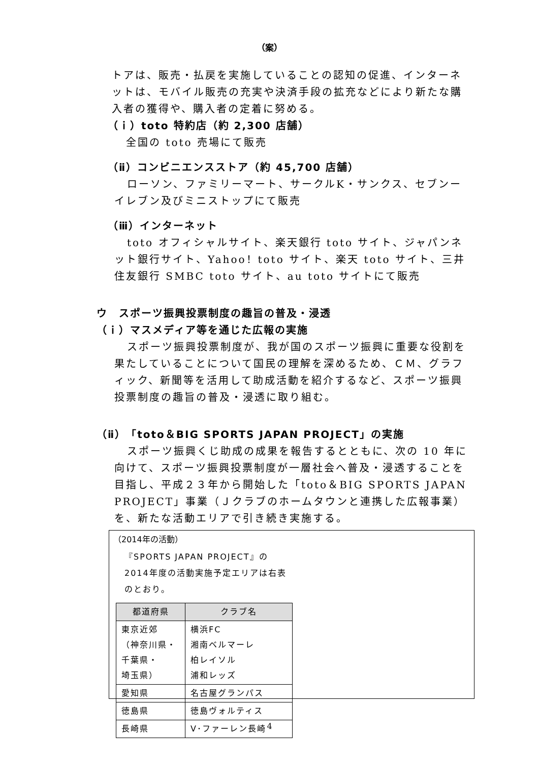（案）
トアは、販売・払戻を実施していることの認知の促進、インターネットは、モバイル販売の充実や決済手段の拡充などにより新たな購入者の獲得や、購入者の定着に努める。
（ｉ）toto 特約店（約 2,300 店舗）
全国の toto 売場にて販売
（ⅱ）コンビニエンスストア（約 45,700 店舗）
ローソン、ファミリーマート、サークルK・サンクス、セブンーイレブン及びミニストップにて販売
（ⅲ）インターネット
toto オフィシャルサイト、楽天銀行 toto サイト、ジャパンネット銀行サイト、Yahoo！toto サイト、楽天 toto サイト、三井住友銀行 SMBC toto サイト、au toto サイトにて販売
ウ　スポーツ振興投票制度の趣旨の普及・浸透
（ｉ）マスメディア等を通じた広報の実施
スポーツ振興投票制度が、我が国のスポーツ振興に重要な役割を果たしていることについて国民の理解を深めるため、ＣＭ、グラフィック、新聞等を活用して助成活動を紹介するなど、スポーツ振興投票制度の趣旨の普及・浸透に取り組む。
（ⅱ）「toto＆BIG SPORTS JAPAN PROJECT」の実施
スポーツ振興くじ助成の成果を報告するとともに、次の 10 年に向けて、スポーツ振興投票制度が一層社会へ普及・浸透することを目指し、平成２３年から開始した「toto＆BIG SPORTS JAPAN PROJECT」事業（Ｊクラブのホームタウンと連携した広報事業）を、新たな活動エリアで引き続き実施する。
（2014年の活動）
『SPORTS JAPAN PROJECT』の2014年度の活動実施予定エリアは右表のとおり。
| 都道府県 | クラブ名 |
| --- | --- |
| 東京近郊 （神奈川県・ 千葉県・ 埼玉県） | 横浜FC 湘南ベルマーレ 柏レイソル 浦和レッズ |
| 愛知県 | 名古屋グランパス |
| 徳島県 | 徳島ヴォルティス |
| 長崎県 | V･ファーレン長崎 |
4